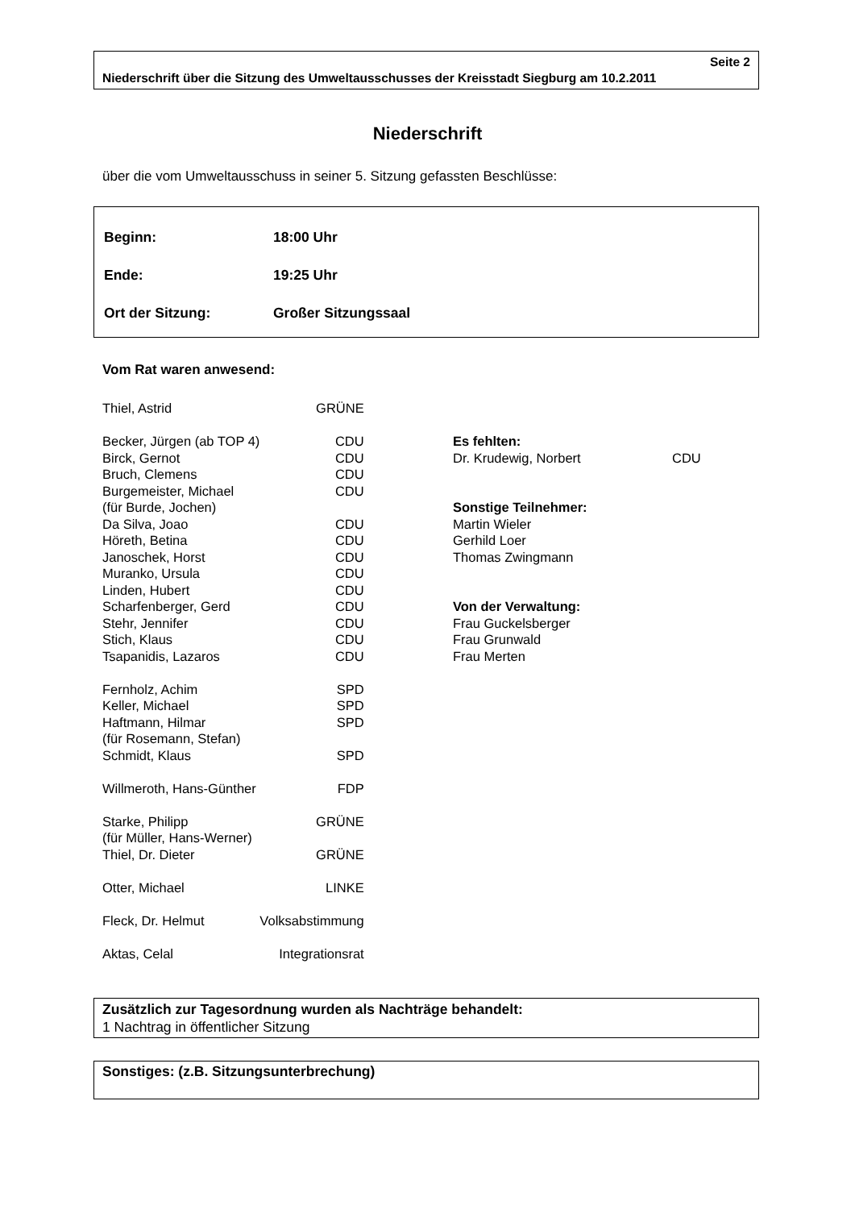Seite 2
Niederschrift über die Sitzung des Umweltausschusses der Kreisstadt Siegburg am 10.2.2011
Niederschrift
über die vom Umweltausschuss in seiner 5. Sitzung gefassten Beschlüsse:
| Beginn: | 18:00 Uhr |
| Ende: | 19:25 Uhr |
| Ort der Sitzung: | Großer Sitzungssaal |
Vom Rat waren anwesend:
| Thiel, Astrid | GRÜNE |
| Becker, Jürgen (ab TOP 4) | CDU |
| Birck, Gernot | CDU |
| Bruch, Clemens | CDU |
| Burgemeister, Michael | CDU |
| (für Burde, Jochen) | |
| Da Silva, Joao | CDU |
| Höreth, Betina | CDU |
| Janoschek, Horst | CDU |
| Muranko, Ursula | CDU |
| Linden, Hubert | CDU |
| Scharfenberger, Gerd | CDU |
| Stehr, Jennifer | CDU |
| Stich, Klaus | CDU |
| Tsapanidis, Lazaros | CDU |
| Fernholz, Achim | SPD |
| Keller, Michael | SPD |
| Haftmann, Hilmar | SPD |
| (für Rosemann, Stefan) | |
| Schmidt, Klaus | SPD |
| Willmeroth, Hans-Günther | FDP |
| Starke, Philipp | GRÜNE |
| (für Müller, Hans-Werner) | |
| Thiel, Dr. Dieter | GRÜNE |
| Otter, Michael | LINKE |
| Fleck, Dr. Helmut | Volksabstimmung |
| Aktas, Celal | Integrationsrat |
Es fehlten:
Dr. Krudewig, Norbert CDU
Sonstige Teilnehmer:
Martin Wieler
Gerhild Loer
Thomas Zwingmann
Von der Verwaltung:
Frau Guckelsberger
Frau Grunwald
Frau Merten
Zusätzlich zur Tagesordnung wurden als Nachträge behandelt:
1 Nachtrag in öffentlicher Sitzung
Sonstiges: (z.B. Sitzungsunterbrechung)